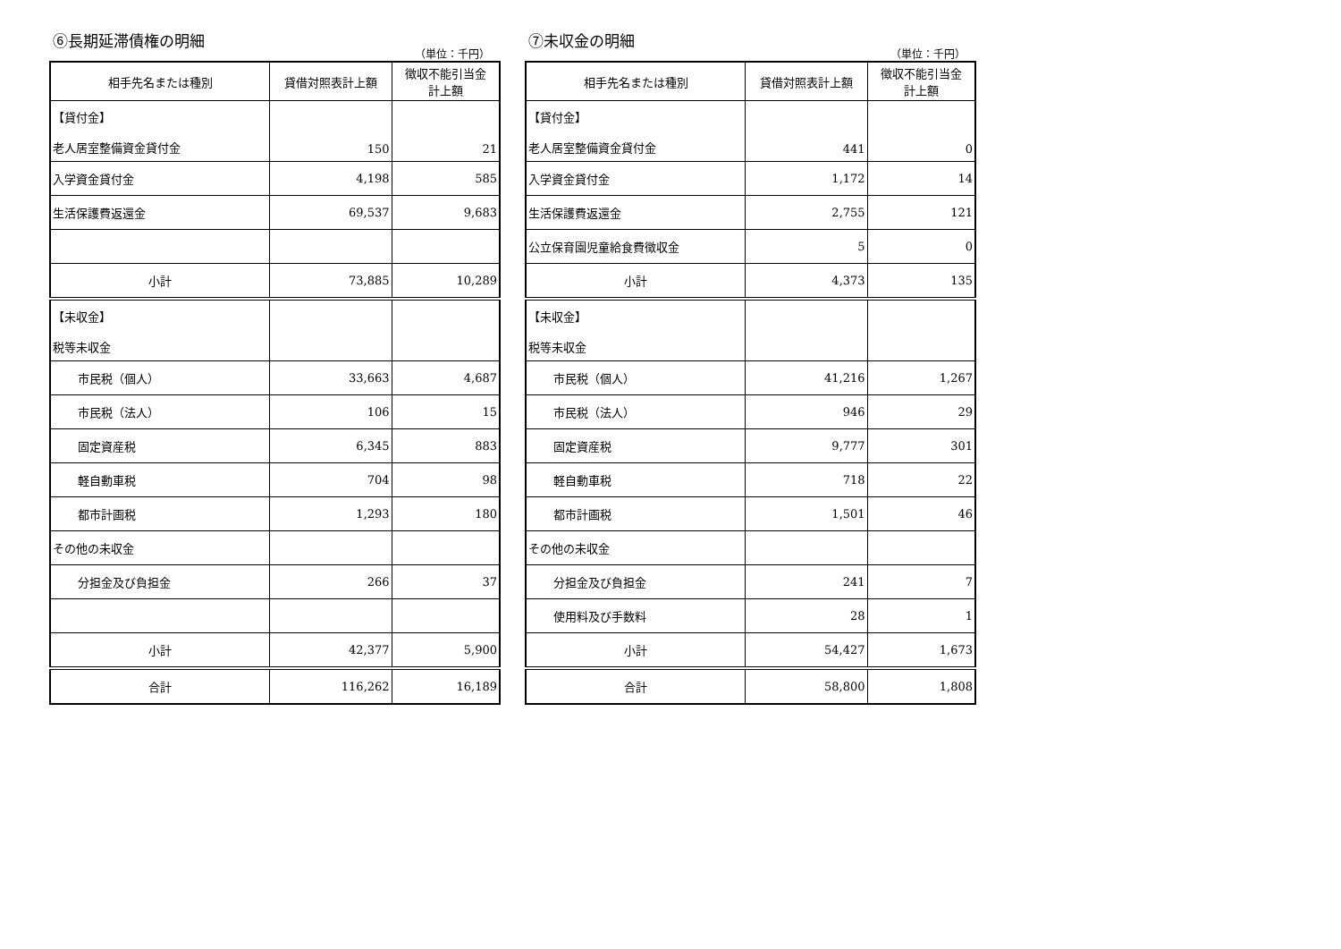⑥長期延滞債権の明細
（単位：千円）
| 相手先名または種別 | 貸借対照表計上額 | 徴収不能引当金 計上額 |
| --- | --- | --- |
| 【貸付金】 老人居室整備資金貸付金 | 150 | 21 |
| 入学資金貸付金 | 4,198 | 585 |
| 生活保護費返還金 | 69,537 | 9,683 |
| 小計 | 73,885 | 10,289 |
| 【未収金】 税等未収金 | | |
| 市民税（個人） | 33,663 | 4,687 |
| 市民税（法人） | 106 | 15 |
| 固定資産税 | 6,345 | 883 |
| 軽自動車税 | 704 | 98 |
| 都市計画税 | 1,293 | 180 |
| その他の未収金 | | |
| 分担金及び負担金 | 266 | 37 |
| 小計 | 42,377 | 5,900 |
| 合計 | 116,262 | 16,189 |
⑦未収金の明細
（単位：千円）
| 相手先名または種別 | 貸借対照表計上額 | 徴収不能引当金 計上額 |
| --- | --- | --- |
| 【貸付金】 老人居室整備資金貸付金 | 441 | 0 |
| 入学資金貸付金 | 1,172 | 14 |
| 生活保護費返還金 | 2,755 | 121 |
| 公立保育園児童給食費徴収金 | 5 | 0 |
| 小計 | 4,373 | 135 |
| 【未収金】 税等未収金 | | |
| 市民税（個人） | 41,216 | 1,267 |
| 市民税（法人） | 946 | 29 |
| 固定資産税 | 9,777 | 301 |
| 軽自動車税 | 718 | 22 |
| 都市計画税 | 1,501 | 46 |
| その他の未収金 | | |
| 分担金及び負担金 | 241 | 7 |
| 使用料及び手数料 | 28 | 1 |
| 小計 | 54,427 | 1,673 |
| 合計 | 58,800 | 1,808 |